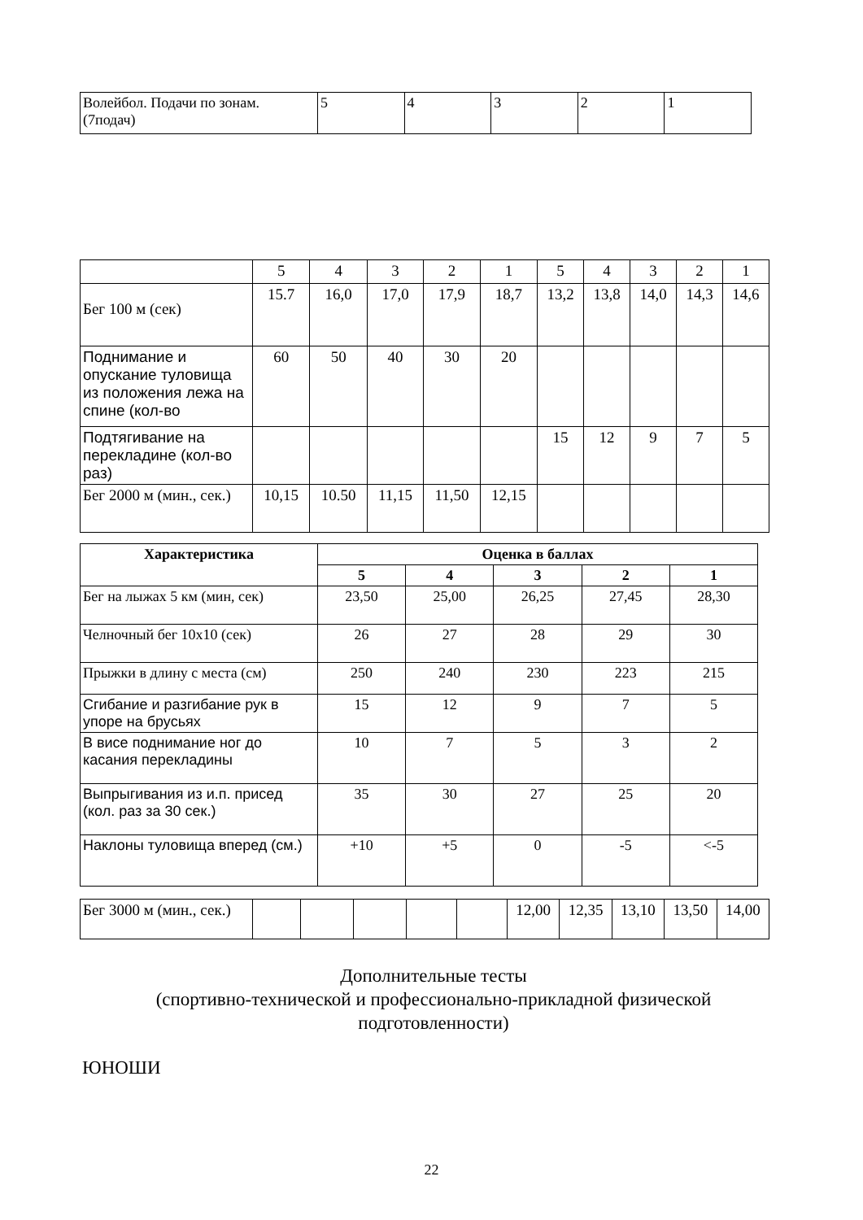| Волейбол. Подачи по зонам. (7подач) | 5 | 4 | 3 | 2 | 1 |
| | 5 | 4 | 3 | 2 | 1 | 5 | 4 | 3 | 2 | 1 |
| Бег 100 м (сек) | 15.7 | 16,0 | 17,0 | 17,9 | 18,7 | 13,2 | 13,8 | 14,0 | 14,3 | 14,6 |
| Поднимание и опускание туловища из положения лежа на спине (кол-во | 60 | 50 | 40 | 30 | 20 | | | | | |
| Подтягивание на перекладине (кол-во раз) | | | | | | 15 | 12 | 9 | 7 | 5 |
| Бег 2000 м (мин., сек.) | 10,15 | 10.50 | 11,15 | 11,50 | 12,15 | | | | | |
| Характеристика | Оценка в баллах | | | | |
| --- | --- | --- | --- | --- | --- |
| | 5 | 4 | 3 | 2 | 1 |
| Бег на лыжах 5 км (мин, сек) | 23,50 | 25,00 | 26,25 | 27,45 | 28,30 |
| Челночный бег 10х10 (сек) | 26 | 27 | 28 | 29 | 30 |
| Прыжки в длину с места (см) | 250 | 240 | 230 | 223 | 215 |
| Сгибание и разгибание рук в упоре на брусьях | 15 | 12 | 9 | 7 | 5 |
| В висе поднимание ног до касания перекладины | 10 | 7 | 5 | 3 | 2 |
| Выпрыгивания из и.п. присед (кол. раз за 30 сек.) | 35 | 30 | 27 | 25 | 20 |
| Наклоны туловища вперед (см.) | +10 | +5 | 0 | -5 | <-5 |
| Бег 3000 м (мин., сек.) | | | | | | 12,00 | 12,35 | 13,10 | 13,50 | 14,00 |
Дополнительные тесты
(спортивно-технической и профессионально-прикладной физической подготовленности)
ЮНОШИ
22